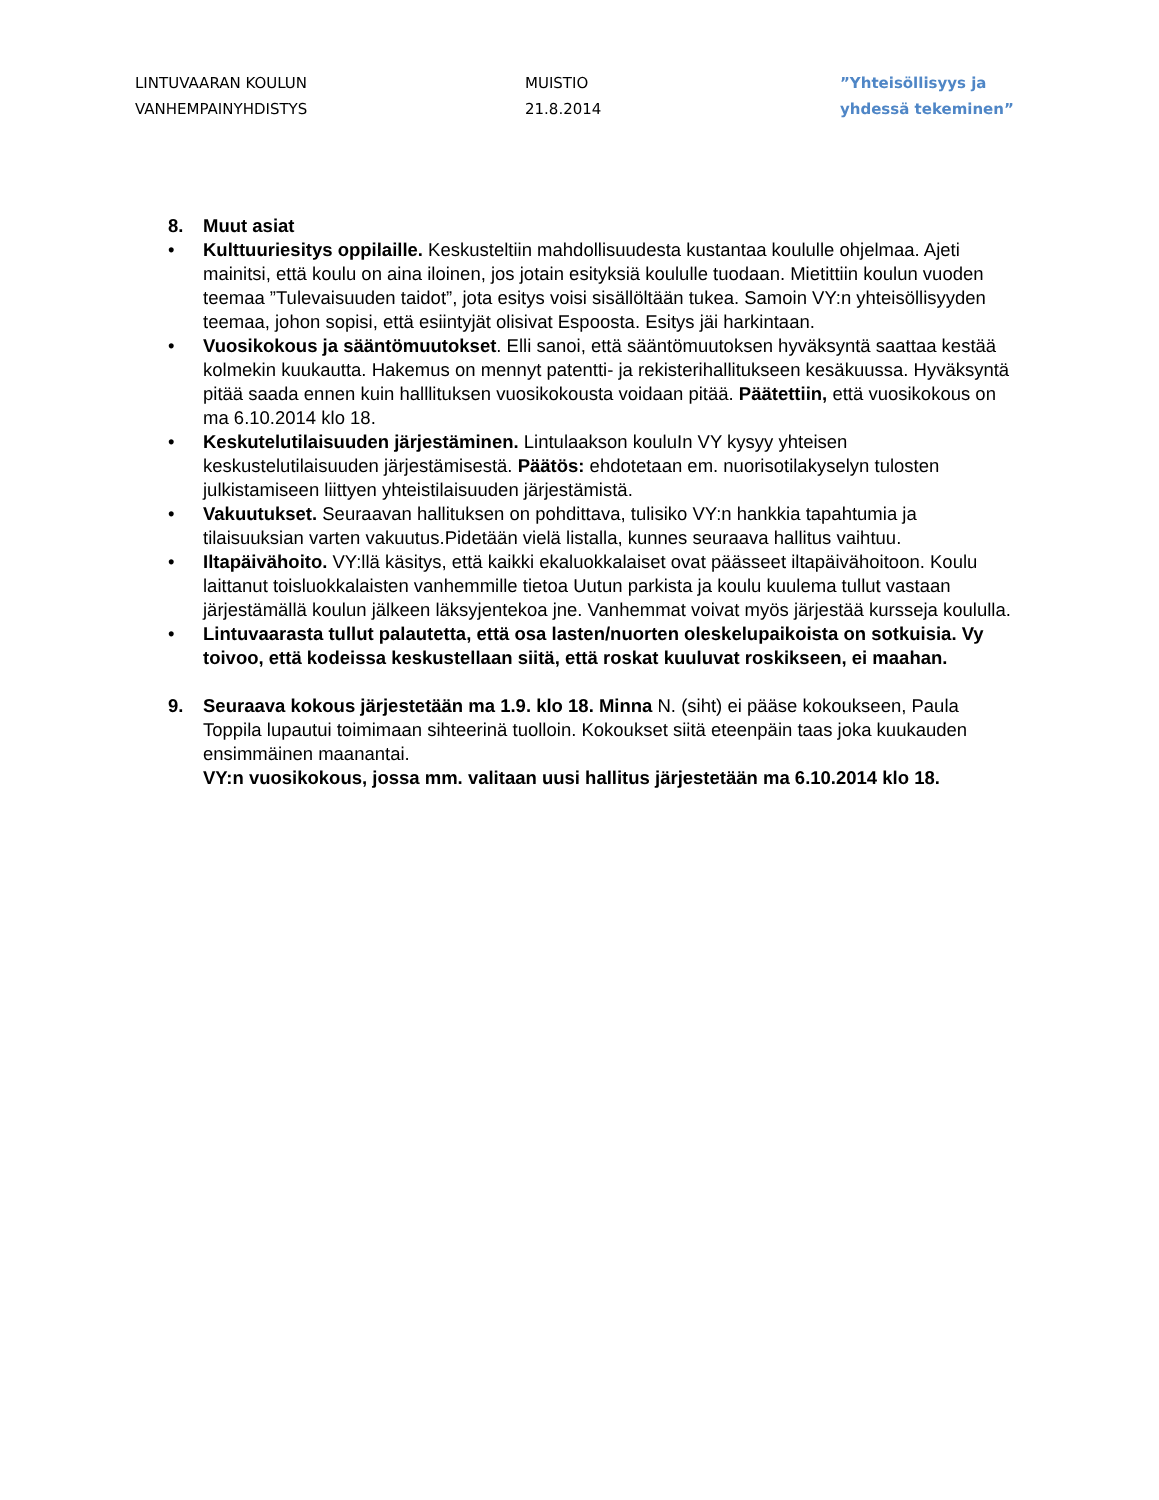LINTUVAARAN KOULUN
VANHEMPAINYHDISTYS
MUISTIO
21.8.2014
”Yhteisöllisyys ja
yhdessä tekeminen”
8. Muut asiat
• Kulttuuriesitys oppilaille. Keskusteltiin mahdollisuudesta kustantaa koululle ohjelmaa. Ajeti mainitsi, että koulu on aina iloinen, jos jotain esityksiä koululle tuodaan. Mietittiin koulun vuoden teemaa ”Tulevaisuuden taidot”, jota esitys voisi sisällöltään tukea. Samoin VY:n yhteisöllisyyden teemaa, johon sopisi, että esiintyjät olisivat Espoosta. Esitys jäi harkintaan.
• Vuosikokous ja sääntömuutokset. Elli sanoi, että sääntömuutoksen hyväksyntä saattaa kestää kolmekin kuukautta. Hakemus on mennyt patentti- ja rekisterihallitukseen kesäkuussa. Hyväksyntä pitää saada ennen kuin halllituksen vuosikokousta voidaan pitää. Päätettiin, että vuosikokous on ma 6.10.2014 klo 18.
• Keskutelutilaisuuden järjestäminen. Lintulaakson kouluIn VY kysyy yhteisen keskustelutilaisuuden järjestämisestä. Päätös: ehdotetaan em. nuorisotilakyselyn tulosten julkistamiseen liittyen yhteistilaisuuden järjestämistä.
• Vakuutukset. Seuraavan hallituksen on pohdittava, tulisiko VY:n hankkia tapahtumia ja tilaisuuksian varten vakuutus.Pidetään vielä listalla, kunnes seuraava hallitus vaihtuu.
• Iltapäivähoito. VY:llä käsitys, että kaikki ekaluokkalaiset ovat päässeet iltapäivähoitoon. Koulu laittanut toisluokkalaisten vanhemmille tietoa Uutun parkista ja koulu kuulema tullut vastaan järjestämällä koulun jälkeen läksyjentekoa jne. Vanhemmat voivat myös järjestää kursseja koululla.
• Lintuvaarasta tullut palautetta, että osa lasten/nuorten oleskelupaikoista on sotkuisia. Vy toivoo, että kodeissa keskustellaan siitä, että roskat kuuluvat roskikseen, ei maahan.
9. Seuraava kokous järjestetään ma 1.9. klo 18. Minna N. (siht) ei pääse kokoukseen, Paula Toppila lupautui toimimaan sihteerinä tuolloin. Kokoukset siitä eteenpäin taas joka kuukauden ensimmäinen maanantai.
VY:n vuosikokous, jossa mm. valitaan uusi hallitus järjestetään ma 6.10.2014 klo 18.